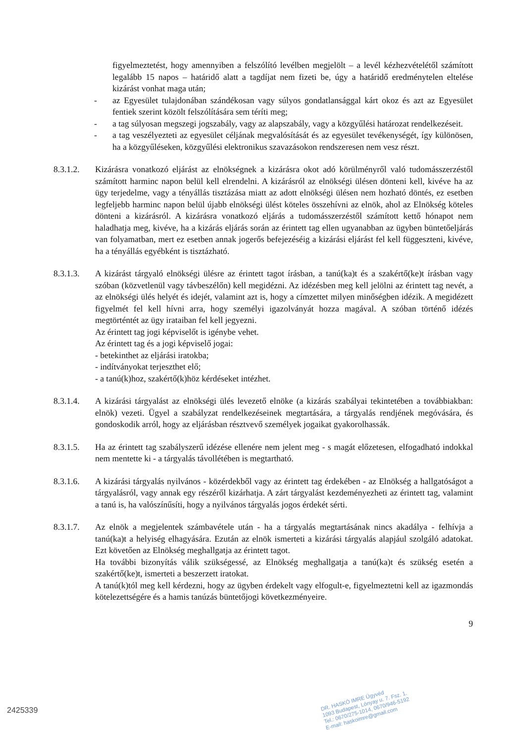figyelmeztetést, hogy amennyiben a felszólító levélben megjelölt – a levél kézhezvételétől számított legalább 15 napos – határidő alatt a tagdíjat nem fizeti be, úgy a határidő eredménytelen eltelése kizárást vonhat maga után;
- az Egyesület tulajdonában szándékosan vagy súlyos gondatlansággal kárt okoz és azt az Egyesület fentiek szerint közölt felszólítására sem téríti meg;
- a tag súlyosan megszegi jogszabály, vagy az alapszabály, vagy a közgyűlési határozat rendelkezéseit.
- a tag veszélyezteti az egyesület céljának megvalósítását és az egyesület tevékenységét, így különösen, ha a közgyűléseken, közgyűlési elektronikus szavazásokon rendszeresen nem vesz részt.
8.3.1.2. Kizárásra vonatkozó eljárást az elnökségnek a kizárásra okot adó körülményről való tudomásszerzéstől számított harminc napon belül kell elrendelni. A kizárásról az elnökségi ülésen dönteni kell, kivéve ha az ügy terjedelme, vagy a tényállás tisztázása miatt az adott elnökségi ülésen nem hozható döntés, ez esetben legfeljebb harminc napon belül újabb elnökségi ülést köteles összehívni az elnök, ahol az Elnökség köteles dönteni a kizárásról. A kizárásra vonatkozó eljárás a tudomásszerzéstől számított kettő hónapot nem haladhatja meg, kivéve, ha a kizárás eljárás során az érintett tag ellen ugyanabban az ügyben büntetőeljárás van folyamatban, mert ez esetben annak jogerős befejezéséig a kizárási eljárást fel kell függeszteni, kivéve, ha a tényállás egyébként is tisztázható.
8.3.1.3. A kizárást tárgyaló elnökségi ülésre az érintett tagot írásban, a tanú(ka)t és a szakértő(ke)t írásban vagy szóban (közvetlenül vagy távbeszélőn) kell megidézni. Az idézésben meg kell jelölni az érintett tag nevét, a az elnökségi ülés helyét és idejét, valamint azt is, hogy a címzettet milyen minőségben idézik. A megidézett figyelmét fel kell hívni arra, hogy személyi igazolványát hozza magával. A szóban történő idézés megtörténtét az ügy irataiban fel kell jegyezni.
Az érintett tag jogi képviselőt is igénybe vehet.
Az érintett tag és a jogi képviselő jogai:
- betekinthet az eljárási iratokba;
- indítványokat terjeszthet elő;
- a tanú(k)hoz, szakértő(k)höz kérdéseket intézhet.
8.3.1.4. A kizárási tárgyalást az elnökségi ülés levezető elnöke (a kizárás szabályai tekintetében a továbbiakban: elnök) vezeti. Ügyel a szabályzat rendelkezéseinek megtartására, a tárgyalás rendjének megóvására, és gondoskodik arról, hogy az eljárásban résztvevő személyek jogaikat gyakorolhassák.
8.3.1.5. Ha az érintett tag szabályszerű idézése ellenére nem jelent meg - s magát előzetesen, elfogadható indokkal nem mentette ki - a tárgyalás távollétében is megtartható.
8.3.1.6. A kizárási tárgyalás nyilvános - közérdekből vagy az érintett tag érdekében - az Elnökség a hallgatóságot a tárgyalásról, vagy annak egy részéről kizárhatja. A zárt tárgyalást kezdeményezheti az érintett tag, valamint a tanú is, ha valószínűsíti, hogy a nyilvános tárgyalás jogos érdekét sérti.
8.3.1.7. Az elnök a megjelentek számbavétele után - ha a tárgyalás megtartásának nincs akadálya - felhívja a tanú(ka)t a helyiség elhagyására. Ezután az elnök ismerteti a kizárási tárgyalás alapjául szolgáló adatokat. Ezt követően az Elnökség meghallgatja az érintett tagot.
Ha további bizonyítás válik szükségessé, az Elnökség meghallgatja a tanú(ka)t és szükség esetén a szakértő(ke)t, ismerteti a beszerzett iratokat.
A tanú(k)tól meg kell kérdezni, hogy az ügyben érdekelt vagy elfogult-e, figyelmeztetni kell az igazmondás kötelezettségére és a hamis tanúzás büntetőjogi következményeire.
9
DR. HASKÓ IMRE Ügyvéd
1093 Budapest, Lónyay u. 7. Fsz. 1.
Tel.: 0670/275-1014, 0670/946-5192
E-mail: haskoimre@gmail.com
2425339